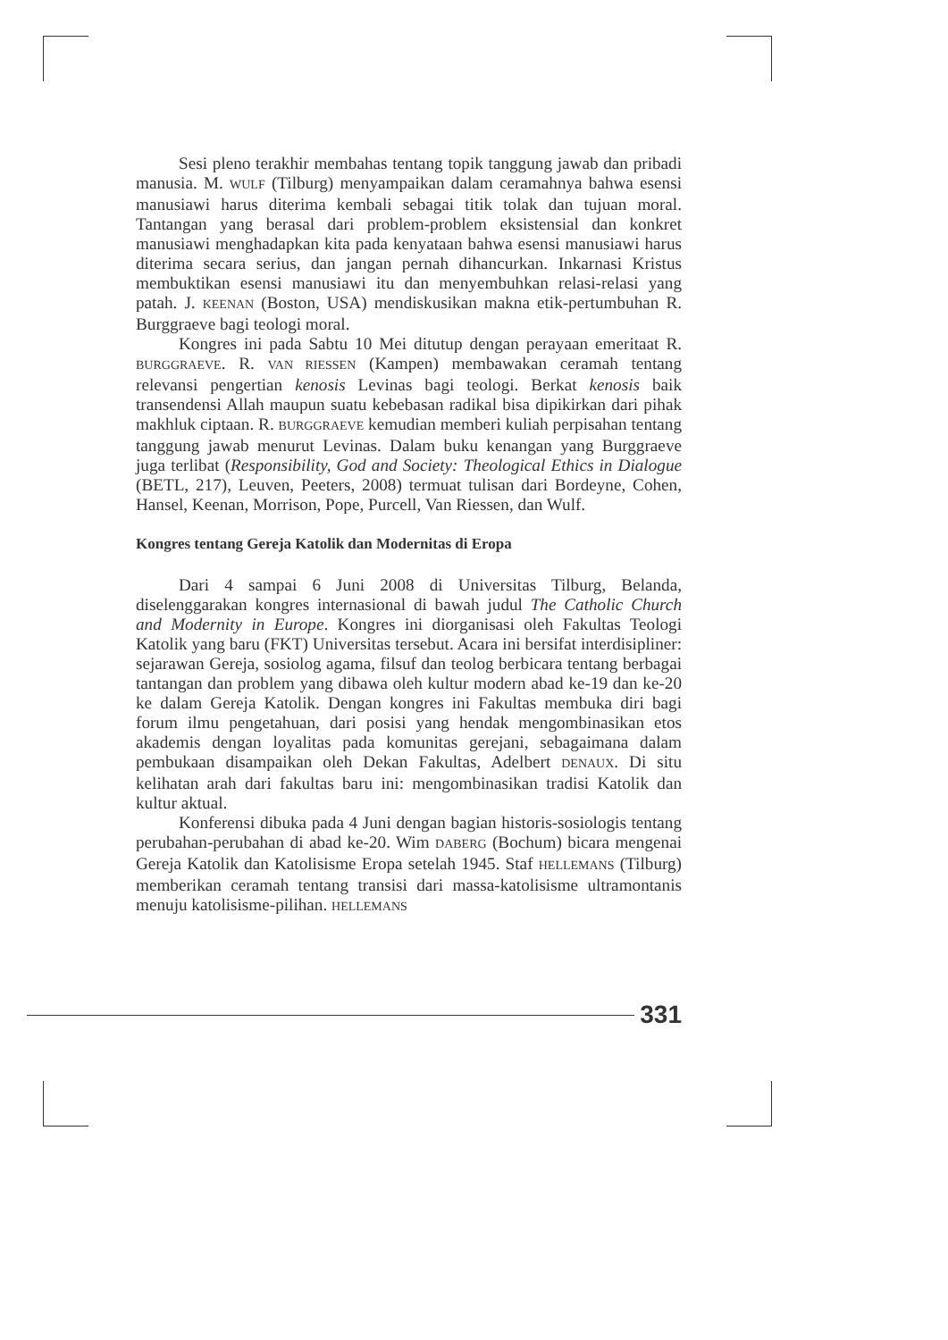Sesi pleno terakhir membahas tentang topik tanggung jawab dan pribadi manusia. M. WULF (Tilburg) menyampaikan dalam ceramahnya bahwa esensi manusiawi harus diterima kembali sebagai titik tolak dan tujuan moral. Tantangan yang berasal dari problem-problem eksistensial dan konkret manusiawi menghadapkan kita pada kenyataan bahwa esensi manusiawi harus diterima secara serius, dan jangan pernah dihancurkan. Inkarnasi Kristus membuktikan esensi manusiawi itu dan menyembuhkan relasi-relasi yang patah. J. KEENAN (Boston, USA) mendiskusikan makna etik-pertumbuhan R. Burggraeve bagi teologi moral.
Kongres ini pada Sabtu 10 Mei ditutup dengan perayaan emeritaat R. BURGGRAEVE. R. VAN RIESSEN (Kampen) membawakan ceramah tentang relevansi pengertian kenosis Levinas bagi teologi. Berkat kenosis baik transendensi Allah maupun suatu kebebasan radikal bisa dipikirkan dari pihak makhluk ciptaan. R. BURGGRAEVE kemudian memberi kuliah perpisahan tentang tanggung jawab menurut Levinas. Dalam buku kenangan yang Burggraeve juga terlibat (Responsibility, God and Society: Theological Ethics in Dialogue (BETL, 217), Leuven, Peeters, 2008) termuat tulisan dari Bordeyne, Cohen, Hansel, Keenan, Morrison, Pope, Purcell, Van Riessen, dan Wulf.
Kongres tentang Gereja Katolik dan Modernitas di Eropa
Dari 4 sampai 6 Juni 2008 di Universitas Tilburg, Belanda, diselenggarakan kongres internasional di bawah judul The Catholic Church and Modernity in Europe. Kongres ini diorganisasi oleh Fakultas Teologi Katolik yang baru (FKT) Universitas tersebut. Acara ini bersifat interdisipliner: sejarawan Gereja, sosiolog agama, filsuf dan teolog berbicara tentang berbagai tantangan dan problem yang dibawa oleh kultur modern abad ke-19 dan ke-20 ke dalam Gereja Katolik. Dengan kongres ini Fakultas membuka diri bagi forum ilmu pengetahuan, dari posisi yang hendak mengombinasikan etos akademis dengan loyalitas pada komunitas gerejani, sebagaimana dalam pembukaan disampaikan oleh Dekan Fakultas, Adelbert DENAUX. Di situ kelihatan arah dari fakultas baru ini: mengombinasikan tradisi Katolik dan kultur aktual.
Konferensi dibuka pada 4 Juni dengan bagian historis-sosiologis tentang perubahan-perubahan di abad ke-20. Wim DABERG (Bochum) bicara mengenai Gereja Katolik dan Katolisisme Eropa setelah 1945. Staf HELLEMANS (Tilburg) memberikan ceramah tentang transisi dari massa-katolisisme ultramontanis menuju katolisisme-pilihan. HELLEMANS
331